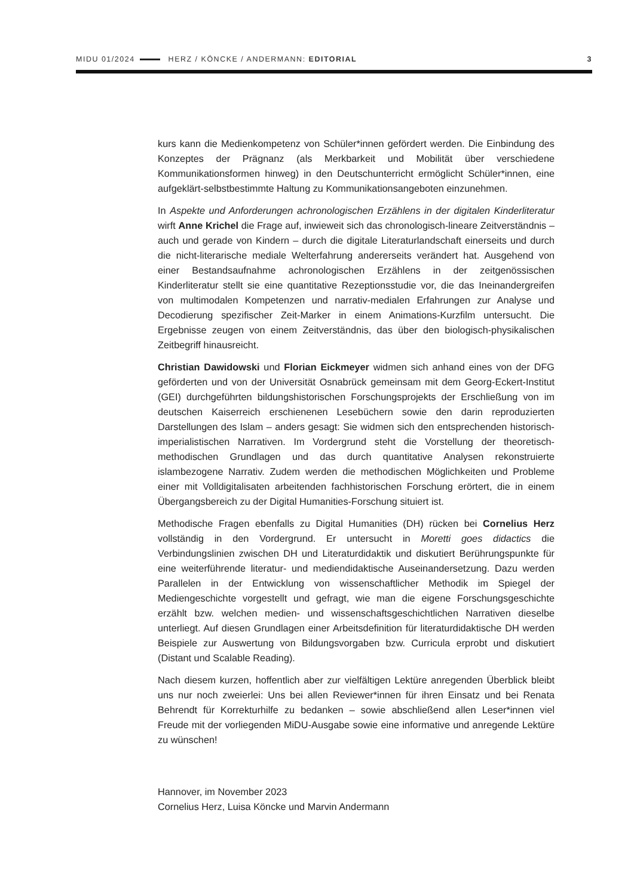MIDU 01/2024 HERZ / KÖNCKE / ANDERMANN: EDITORIAL 3
kurs kann die Medienkompetenz von Schüler*innen gefördert werden. Die Einbindung des Konzeptes der Prägnanz (als Merkbarkeit und Mobilität über verschiedene Kommunikationsformen hinweg) in den Deutschunterricht ermöglicht Schüler*innen, eine aufgeklärt-selbstbestimmte Haltung zu Kommunikationsangeboten einzunehmen.
In Aspekte und Anforderungen achronologischen Erzählens in der digitalen Kinderliteratur wirft Anne Krichel die Frage auf, inwieweit sich das chronologisch-lineare Zeitverständnis – auch und gerade von Kindern – durch die digitale Literaturlandschaft einerseits und durch die nicht-literarische mediale Welterfahrung andererseits verändert hat. Ausgehend von einer Bestandsaufnahme achronologischen Erzählens in der zeitgenössischen Kinderliteratur stellt sie eine quantitative Rezeptionsstudie vor, die das Ineinandergreifen von multimodalen Kompetenzen und narrativ-medialen Erfahrungen zur Analyse und Decodierung spezifischer Zeit-Marker in einem Animations-Kurzfilm untersucht. Die Ergebnisse zeugen von einem Zeitverständnis, das über den biologisch-physikalischen Zeitbegriff hinausreicht.
Christian Dawidowski und Florian Eickmeyer widmen sich anhand eines von der DFG geförderten und von der Universität Osnabrück gemeinsam mit dem Georg-Eckert-Institut (GEI) durchgeführten bildungshistorischen Forschungsprojekts der Erschließung von im deutschen Kaiserreich erschienenen Lesebüchern sowie den darin reproduzierten Darstellungen des Islam – anders gesagt: Sie widmen sich den entsprechenden historisch-imperialistischen Narrativen. Im Vordergrund steht die Vorstellung der theoretisch-methodischen Grundlagen und das durch quantitative Analysen rekonstruierte islambezogene Narrativ. Zudem werden die methodischen Möglichkeiten und Probleme einer mit Volldigitalisaten arbeitenden fachhistorischen Forschung erörtert, die in einem Übergangsbereich zu der Digital Humanities-Forschung situiert ist.
Methodische Fragen ebenfalls zu Digital Humanities (DH) rücken bei Cornelius Herz vollständig in den Vordergrund. Er untersucht in Moretti goes didactics die Verbindungslinien zwischen DH und Literaturdidaktik und diskutiert Berührungspunkte für eine weiterführende literatur- und mediendidaktische Auseinandersetzung. Dazu werden Parallelen in der Entwicklung von wissenschaftlicher Methodik im Spiegel der Mediengeschichte vorgestellt und gefragt, wie man die eigene Forschungsgeschichte erzählt bzw. welchen medien- und wissenschaftsgeschichtlichen Narrativen dieselbe unterliegt. Auf diesen Grundlagen einer Arbeitsdefinition für literaturdidaktische DH werden Beispiele zur Auswertung von Bildungsvorgaben bzw. Curricula erprobt und diskutiert (Distant und Scalable Reading).
Nach diesem kurzen, hoffentlich aber zur vielfältigen Lektüre anregenden Überblick bleibt uns nur noch zweierlei: Uns bei allen Reviewer*innen für ihren Einsatz und bei Renata Behrendt für Korrekturhilfe zu bedanken – sowie abschließend allen Leser*innen viel Freude mit der vorliegenden MiDU-Ausgabe sowie eine informative und anregende Lektüre zu wünschen!
Hannover, im November 2023
Cornelius Herz, Luisa Köncke und Marvin Andermann